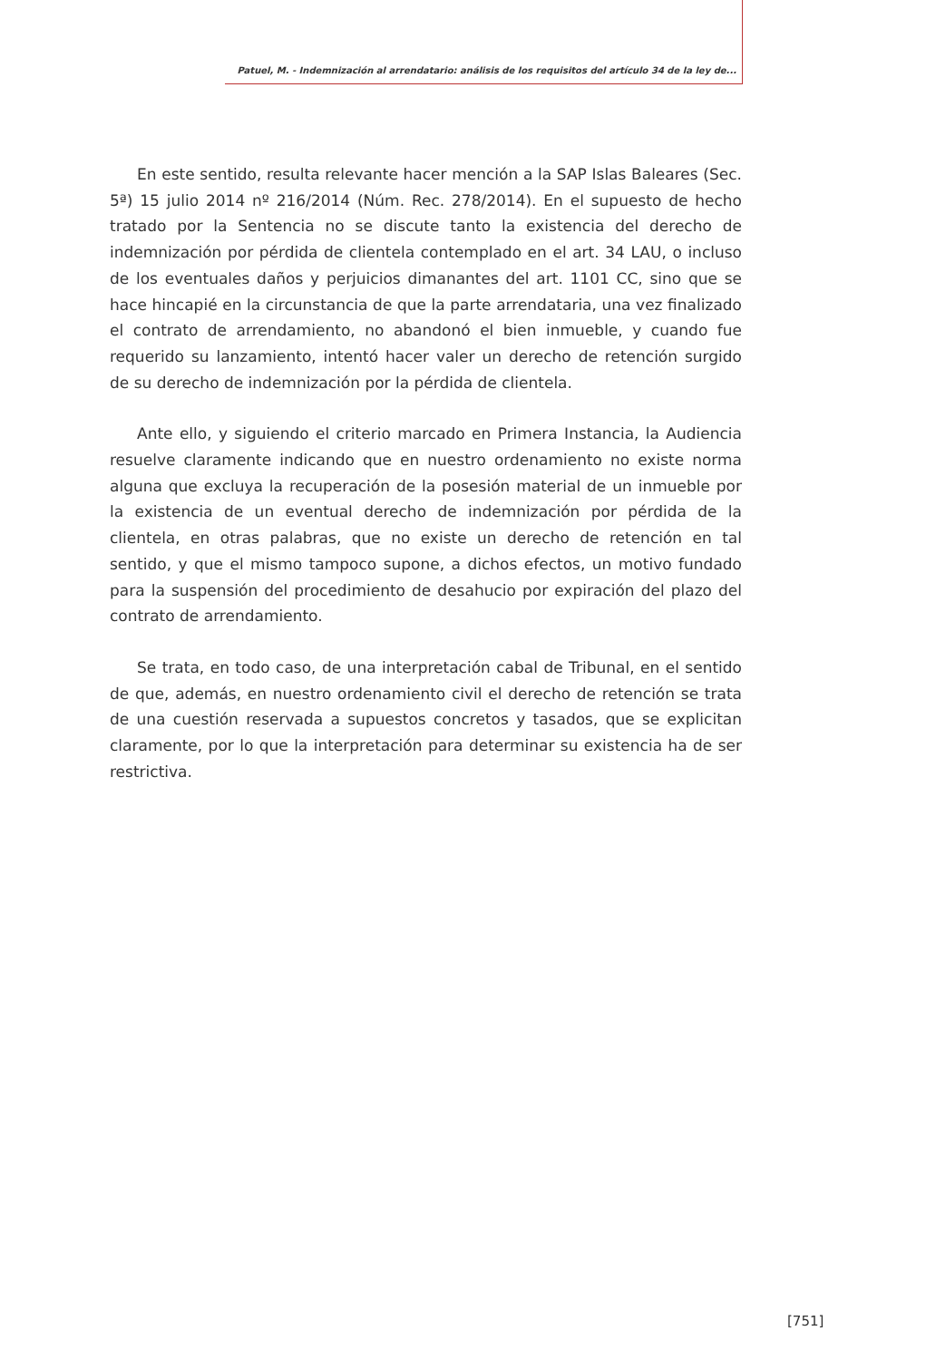Patuel, M. - Indemnización al arrendatario: análisis de los requisitos del artículo 34 de la ley de...
En este sentido, resulta relevante hacer mención a la SAP Islas Baleares (Sec. 5ª) 15 julio 2014 nº 216/2014 (Núm. Rec. 278/2014). En el supuesto de hecho tratado por la Sentencia no se discute tanto la existencia del derecho de indemnización por pérdida de clientela contemplado en el art. 34 LAU, o incluso de los eventuales daños y perjuicios dimanantes del art. 1101 CC, sino que se hace hincapié en la circunstancia de que la parte arrendataria, una vez finalizado el contrato de arrendamiento, no abandonó el bien inmueble, y cuando fue requerido su lanzamiento, intentó hacer valer un derecho de retención surgido de su derecho de indemnización por la pérdida de clientela.
Ante ello, y siguiendo el criterio marcado en Primera Instancia, la Audiencia resuelve claramente indicando que en nuestro ordenamiento no existe norma alguna que excluya la recuperación de la posesión material de un inmueble por la existencia de un eventual derecho de indemnización por pérdida de la clientela, en otras palabras, que no existe un derecho de retención en tal sentido, y que el mismo tampoco supone, a dichos efectos, un motivo fundado para la suspensión del procedimiento de desahucio por expiración del plazo del contrato de arrendamiento.
Se trata, en todo caso, de una interpretación cabal de Tribunal, en el sentido de que, además, en nuestro ordenamiento civil el derecho de retención se trata de una cuestión reservada a supuestos concretos y tasados, que se explicitan claramente, por lo que la interpretación para determinar su existencia ha de ser restrictiva.
[751]